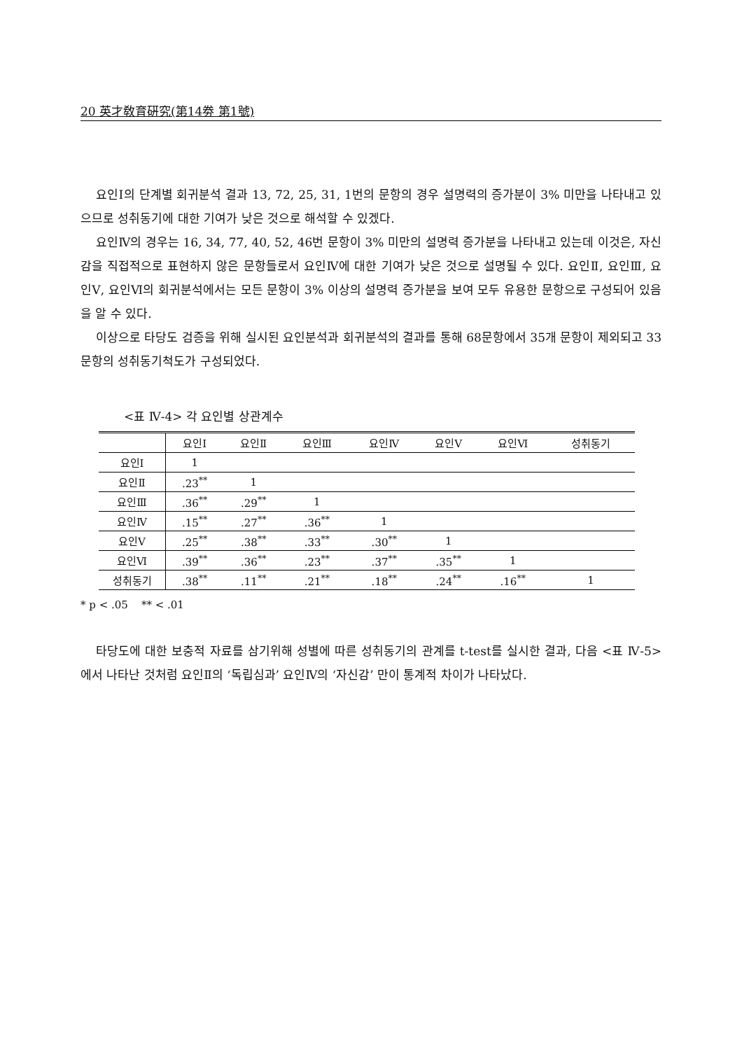20 英才敎育硏究(第14劵 第1號)
요인Ⅰ의 단계별 회귀분석 결과 13, 72, 25, 31, 1번의 문항의 경우 설명력의 증가분이 3% 미만을 나타내고 있으므로 성취동기에 대한 기여가 낮은 것으로 해석할 수 있겠다.
요인Ⅳ의 경우는 16, 34, 77, 40, 52, 46번 문항이 3% 미만의 설명력 증가분을 나타내고 있는데 이것은, 자신감을 직접적으로 표현하지 않은 문항들로서 요인Ⅳ에 대한 기여가 낮은 것으로 설명될 수 있다. 요인Ⅱ, 요인Ⅲ, 요인Ⅴ, 요인Ⅵ의 회귀분석에서는 모든 문항이 3% 이상의 설명력 증가분을 보여 모두 유용한 문항으로 구성되어 있음을 알 수 있다.
이상으로 타당도 검증을 위해 실시된 요인분석과 회귀분석의 결과를 통해 68문항에서 35개 문항이 제외되고 33문항의 성취동기척도가 구성되었다.
<표 Ⅳ-4> 각 요인별 상관계수
| | 요인Ⅰ | 요인Ⅱ | 요인Ⅲ | 요인Ⅳ | 요인Ⅴ | 요인Ⅵ | 성취동기 |
| --- | --- | --- | --- | --- | --- | --- | --- |
| 요인Ⅰ | 1 | | | | | | |
| 요인Ⅱ | .23<sup>**</sup> | 1 | | | | | |
| 요인Ⅲ | .36<sup>**</sup> | .29<sup>**</sup> | 1 | | | | |
| 요인Ⅳ | .15<sup>**</sup> | .27<sup>**</sup> | .36<sup>**</sup> | 1 | | | |
| 요인Ⅴ | .25<sup>**</sup> | .38<sup>**</sup> | .33<sup>**</sup> | .30<sup>**</sup> | 1 | | |
| 요인Ⅵ | .39<sup>**</sup> | .36<sup>**</sup> | .23<sup>**</sup> | .37<sup>**</sup> | .35<sup>**</sup> | 1 | |
| 성취동기 | .38<sup>**</sup> | .11<sup>**</sup> | .21<sup>**</sup> | .18<sup>**</sup> | .24<sup>**</sup> | .16<sup>**</sup> | 1 |
* p < .05 ** < .01
타당도에 대한 보충적 자료를 삼기위해 성별에 따른 성취동기의 관계를 t-test를 실시한 결과, 다음 <표 Ⅳ-5>에서 나타난 것처럼 요인Ⅱ의 ‘독립심과’ 요인Ⅳ의 ‘자신감’ 만이 통계적 차이가 나타났다.